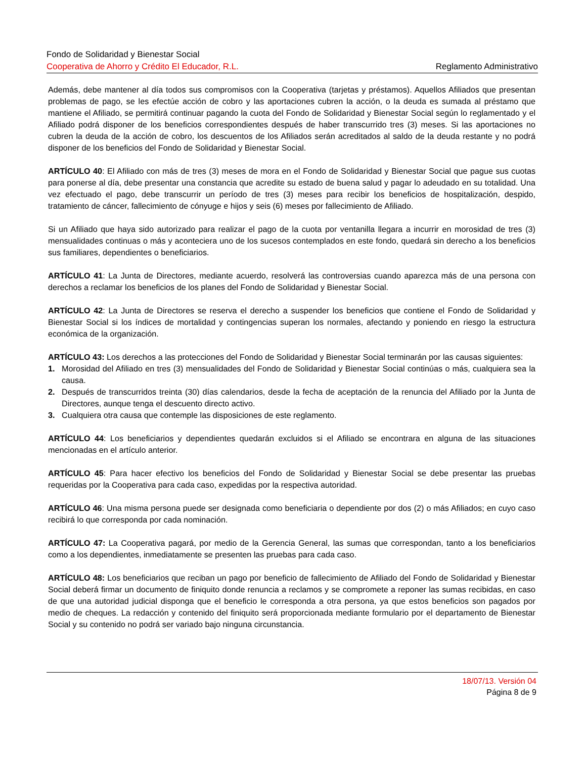Fondo de Solidaridad y Bienestar Social
Cooperativa de Ahorro y Crédito El Educador, R.L. Reglamento Administrativo
Además, debe mantener al día todos sus compromisos con la Cooperativa (tarjetas y préstamos). Aquellos Afiliados que presentan problemas de pago, se les efectúe acción de cobro y las aportaciones cubren la acción, o la deuda es sumada al préstamo que mantiene el Afiliado, se permitirá continuar pagando la cuota del Fondo de Solidaridad y Bienestar Social según lo reglamentado y el Afiliado podrá disponer de los beneficios correspondientes después de haber transcurrido tres (3) meses. Si las aportaciones no cubren la deuda de la acción de cobro, los descuentos de los Afiliados serán acreditados al saldo de la deuda restante y no podrá disponer de los beneficios del Fondo de Solidaridad y Bienestar Social.
ARTÍCULO 40: El Afiliado con más de tres (3) meses de mora en el Fondo de Solidaridad y Bienestar Social que pague sus cuotas para ponerse al día, debe presentar una constancia que acredite su estado de buena salud y pagar lo adeudado en su totalidad. Una vez efectuado el pago, debe transcurrir un período de tres (3) meses para recibir los beneficios de hospitalización, despido, tratamiento de cáncer, fallecimiento de cónyuge e hijos y seis (6) meses por fallecimiento de Afiliado.
Si un Afiliado que haya sido autorizado para realizar el pago de la cuota por ventanilla llegara a incurrir en morosidad de tres (3) mensualidades continuas o más y aconteciera uno de los sucesos contemplados en este fondo, quedará sin derecho a los beneficios sus familiares, dependientes o beneficiarios.
ARTÍCULO 41: La Junta de Directores, mediante acuerdo, resolverá las controversias cuando aparezca más de una persona con derechos a reclamar los beneficios de los planes del Fondo de Solidaridad y Bienestar Social.
ARTÍCULO 42: La Junta de Directores se reserva el derecho a suspender los beneficios que contiene el Fondo de Solidaridad y Bienestar Social si los índices de mortalidad y contingencias superan los normales, afectando y poniendo en riesgo la estructura económica de la organización.
ARTÍCULO 43: Los derechos a las protecciones del Fondo de Solidaridad y Bienestar Social terminarán por las causas siguientes:
1. Morosidad del Afiliado en tres (3) mensualidades del Fondo de Solidaridad y Bienestar Social continúas o más, cualquiera sea la causa.
2. Después de transcurridos treinta (30) días calendarios, desde la fecha de aceptación de la renuncia del Afiliado por la Junta de Directores, aunque tenga el descuento directo activo.
3. Cualquiera otra causa que contemple las disposiciones de este reglamento.
ARTÍCULO 44: Los beneficiarios y dependientes quedarán excluidos si el Afiliado se encontrara en alguna de las situaciones mencionadas en el artículo anterior.
ARTÍCULO 45: Para hacer efectivo los beneficios del Fondo de Solidaridad y Bienestar Social se debe presentar las pruebas requeridas por la Cooperativa para cada caso, expedidas por la respectiva autoridad.
ARTÍCULO 46: Una misma persona puede ser designada como beneficiaria o dependiente por dos (2) o más Afiliados; en cuyo caso recibirá lo que corresponda por cada nominación.
ARTÍCULO 47: La Cooperativa pagará, por medio de la Gerencia General, las sumas que correspondan, tanto a los beneficiarios como a los dependientes, inmediatamente se presenten las pruebas para cada caso.
ARTÍCULO 48: Los beneficiarios que reciban un pago por beneficio de fallecimiento de Afiliado del Fondo de Solidaridad y Bienestar Social deberá firmar un documento de finiquito donde renuncia a reclamos y se compromete a reponer las sumas recibidas, en caso de que una autoridad judicial disponga que el beneficio le corresponda a otra persona, ya que estos beneficios son pagados por medio de cheques. La redacción y contenido del finiquito será proporcionada mediante formulario por el departamento de Bienestar Social y su contenido no podrá ser variado bajo ninguna circunstancia.
18/07/13. Versión 04
Página 8 de 9